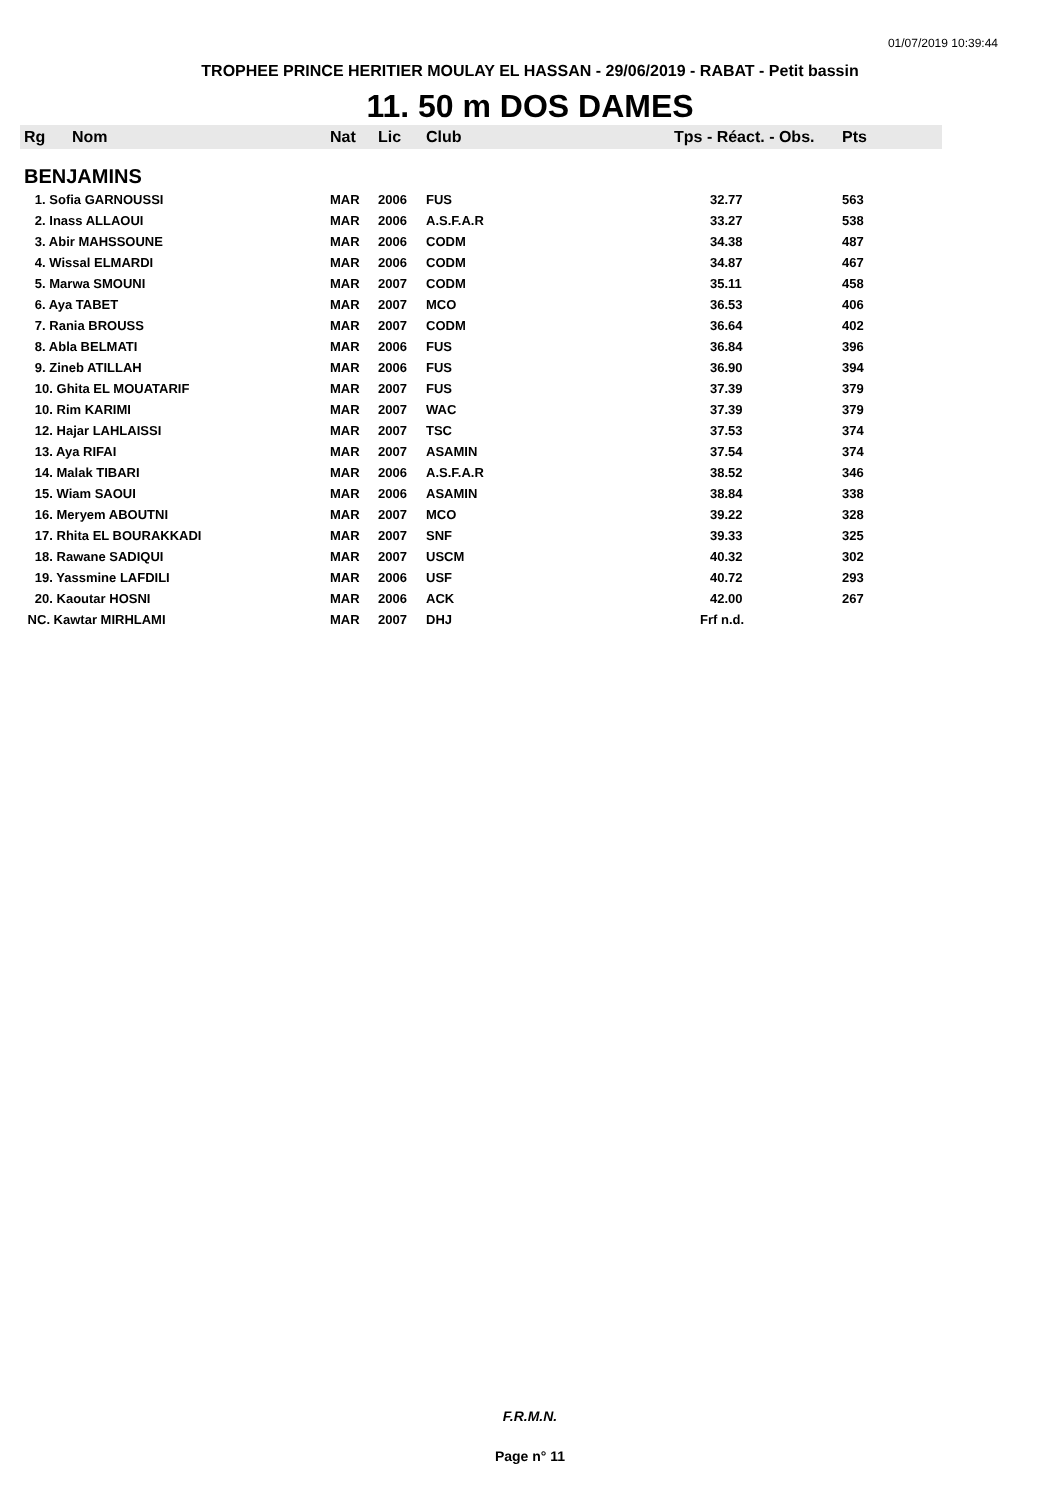01/07/2019 10:39:44
TROPHEE PRINCE HERITIER MOULAY EL HASSAN - 29/06/2019 - RABAT - Petit bassin
11. 50 m DOS DAMES
| Rg | Nom | Nat | Lic | Club | Tps - Réact. - Obs. | Pts |
| --- | --- | --- | --- | --- | --- | --- |
| BENJAMINS | | | | | | |
| 1. Sofia GARNOUSSI | | MAR | 2006 | FUS | 32.77 | 563 |
| 2. Inass ALLAOUI | | MAR | 2006 | A.S.F.A.R | 33.27 | 538 |
| 3. Abir MAHSSOUNE | | MAR | 2006 | CODM | 34.38 | 487 |
| 4. Wissal ELMARDI | | MAR | 2006 | CODM | 34.87 | 467 |
| 5. Marwa SMOUNI | | MAR | 2007 | CODM | 35.11 | 458 |
| 6. Aya TABET | | MAR | 2007 | MCO | 36.53 | 406 |
| 7. Rania BROUSS | | MAR | 2007 | CODM | 36.64 | 402 |
| 8. Abla BELMATI | | MAR | 2006 | FUS | 36.84 | 396 |
| 9. Zineb ATILLAH | | MAR | 2006 | FUS | 36.90 | 394 |
| 10. Ghita EL MOUATARIF | | MAR | 2007 | FUS | 37.39 | 379 |
| 10. Rim KARIMI | | MAR | 2007 | WAC | 37.39 | 379 |
| 12. Hajar LAHLAISSI | | MAR | 2007 | TSC | 37.53 | 374 |
| 13. Aya RIFAI | | MAR | 2007 | ASAMIN | 37.54 | 374 |
| 14. Malak TIBARI | | MAR | 2006 | A.S.F.A.R | 38.52 | 346 |
| 15. Wiam SAOUI | | MAR | 2006 | ASAMIN | 38.84 | 338 |
| 16. Meryem ABOUTNI | | MAR | 2007 | MCO | 39.22 | 328 |
| 17. Rhita EL BOURAKKADI | | MAR | 2007 | SNF | 39.33 | 325 |
| 18. Rawane SADIQUI | | MAR | 2007 | USCM | 40.32 | 302 |
| 19. Yassmine LAFDILI | | MAR | 2006 | USF | 40.72 | 293 |
| 20. Kaoutar HOSNI | | MAR | 2006 | ACK | 42.00 | 267 |
| NC. Kawtar MIRHLAMI | | MAR | 2007 | DHJ | Frf n.d. | |
F.R.M.N.
Page n° 11